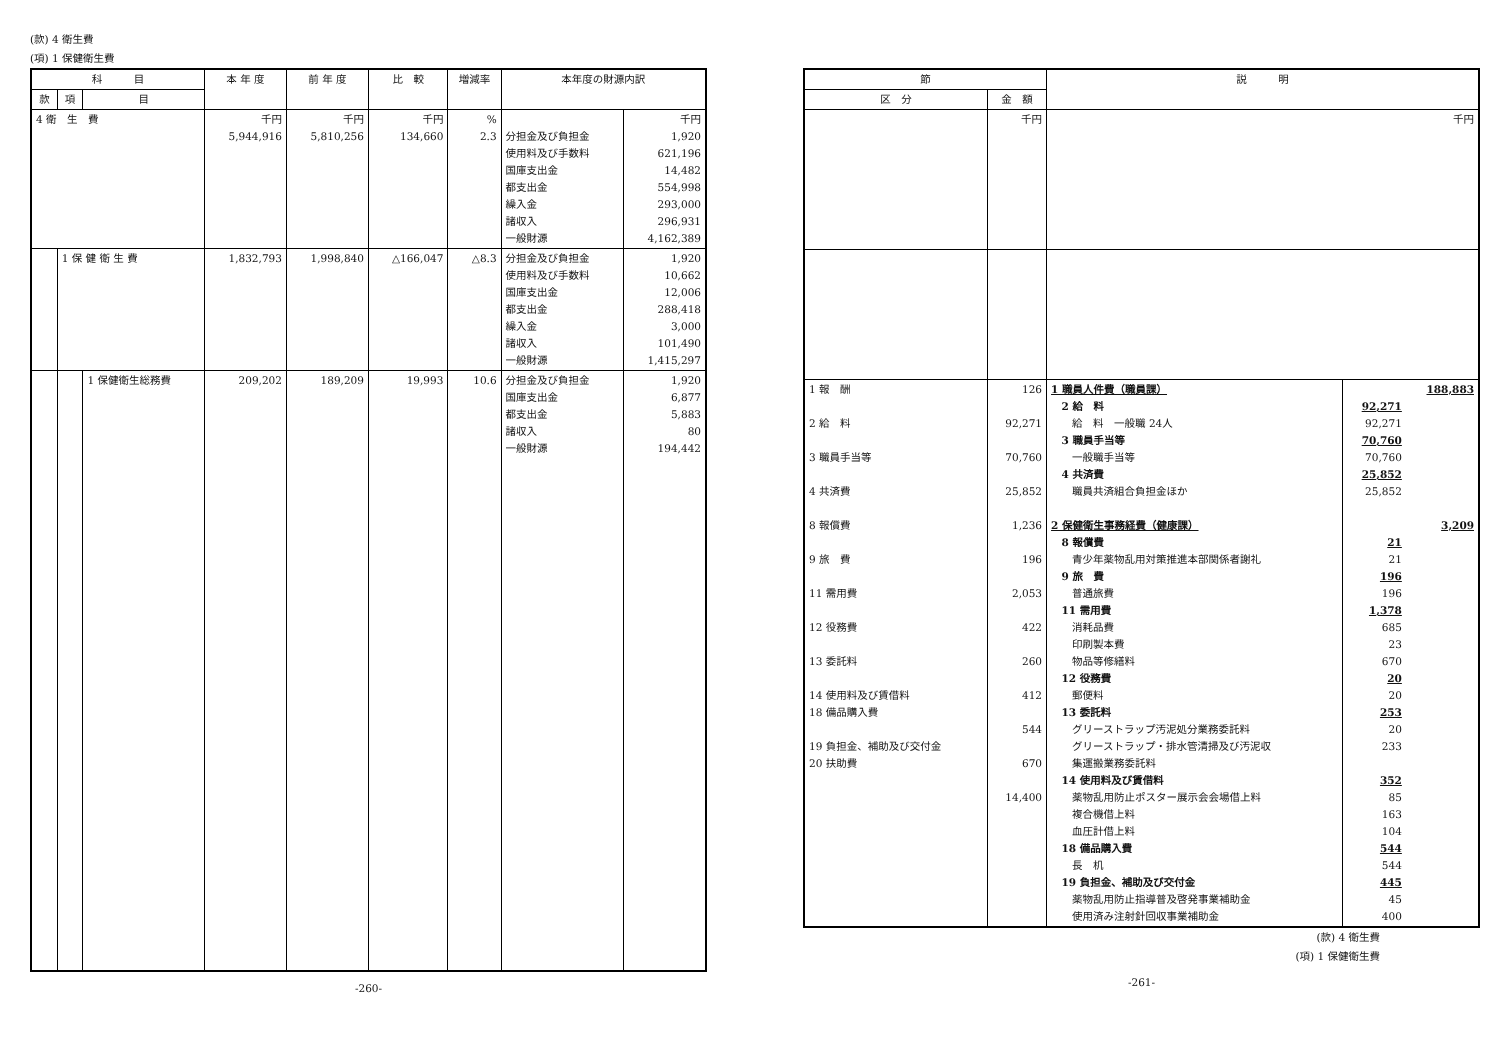(款) 4 衛生費
(項) 1 保健衛生費
| 科 目 | | | 本 年 度 | 前 年 度 | 比 較 | 増減率 | 本年度の財源内訳 | |
| --- | --- | --- | --- | --- | --- | --- | --- | --- |
| 款 | 項 | 目 | | | | | | |
| 4 衛 生 費 | | | 千円 5,944,916 | 千円 5,810,256 | 千円 134,660 | % 2.3 | 分担金及び負担金 使用料及び手数料 国庫支出金 都支出金 繰入金 諸収入 一般財源 | 千円 1,920 621,196 14,482 554,998 293,000 296,931 4,162,389 |
| | 1 保 健 衛 生 費 | | 1,832,793 | 1,998,840 | △166,047 | △8.3 | 分担金及び負担金 使用料及び手数料 国庫支出金 都支出金 繰入金 諸収入 一般財源 | 1,920 10,662 12,006 288,418 3,000 101,490 1,415,297 |
| | | 1 保健衛生総務費 | 209,202 | 189,209 | 19,993 | 10.6 | 分担金及び負担金 国庫支出金 都支出金 諸収入 一般財源 | 1,920 6,877 5,883 80 194,442 |
-260-
| 節 | | 説 明 | | |
| --- | --- | --- | --- | --- |
| 区 分 | 金 額 | | | |
| | 千円 | 千円 | | |
| 1 報 酬 2 給 料 3 職員手当等 4 共済費 8 報償費 9 旅 費 11 需用費 12 役務費 13 委託料 14 使用料及び賃借料 18 備品購入費 19 負担金、補助及び交付金 20 扶助費 | 126 92,271 70,760 25,852 1,236 196 2,053 422 260 412 544 670 14,400 | 1 職員人件費（職員課） 2 給 料 給 料 一般職 24人 3 職員手当等 一般職手当等 4 共済費 職員共済組合負担金ほか 2 保健衛生事務経費（健康課） 8 報償費 青少年薬物乱用対策推進本部関係者謝礼 9 旅 費 普通旅費 11 需用費 消耗品費 印刷製本費 物品等修繕料 12 役務費 郵便料 13 委託料 グリーストラップ汚泥処分業務委託料 グリーストラップ・排水管清掃及び汚泥収 集運搬業務委託料 14 使用料及び賃借料 薬物乱用防止ポスター展示会会場借上料 複合機借上料 血圧計借上料 18 備品購入費 長 机 19 負担金、補助及び交付金 薬物乱用防止指導普及啓発事業補助金 使用済み注射針回収事業補助金 | 92,271 92,271 70,760 70,760 25,852 25,852 21 21 196 196 1,378 685 23 670 20 20 253 20 233 352 85 163 104 544 544 445 45 400 | 188,883 3,209 |
(款) 4 衛生費
(項) 1 保健衛生費
-261-